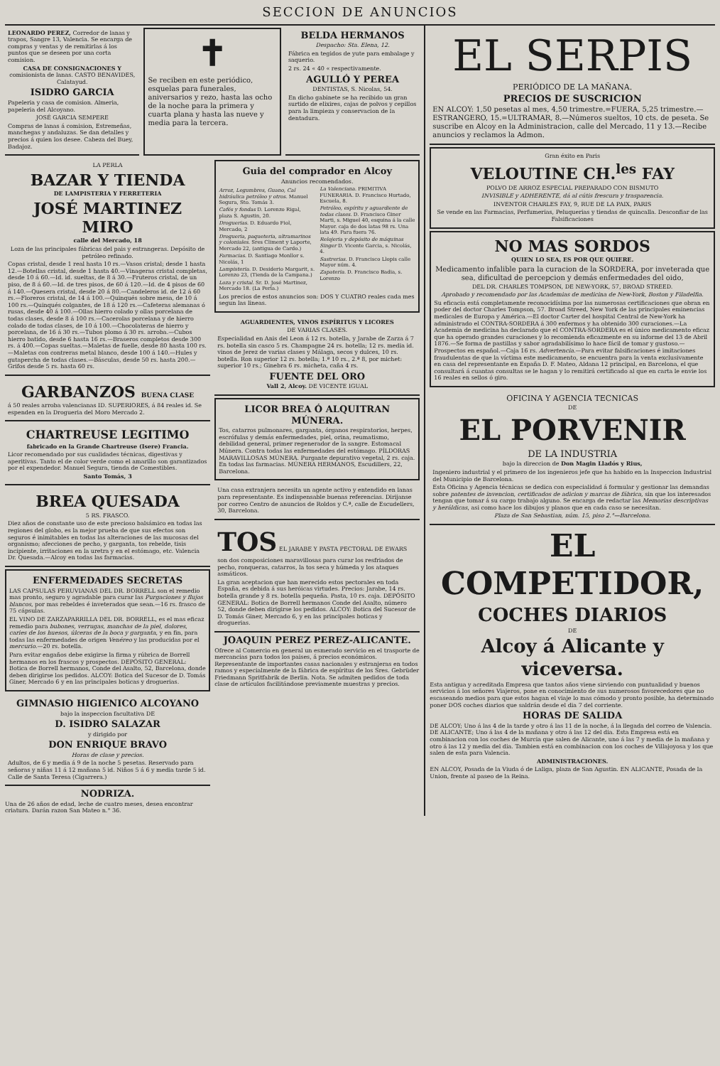SECCION DE ANUNCIOS
LEONARDO PEREZ, Corredor de lanas y trapos, Sangre 13, Valencia. Se encarga de compras y ventas y de remitirlas á los puntos que se deseen por una corta comision.
CASA DE CONSIGNACIONES Y comisionista de lanas. CASTO BENAVIDES, Calatayud.
ISIDRO GARCIA
Papeleria y casa de comision. Almeria, papeleria del Alcoyano.
JOSÉ GARCIA SEMPERE
Compras de lanas á comision, Estremeñas, manchegas y andaluzas. Se dan detalles y precios á quien los desee. Cabeza del Buey, Badajoz.
✝
Se reciben en este periódico, esquelas para funerales, aniversarios y rezo, hasta las ocho de la noche para la primera y cuarta plana y hasta las nueve y media para la tercera.
BELDA HERMANOS
Despacho: Sta. Elena, 12.
Fábrica en tegidos de yute para embalage y saquerio.
2 rs. 24 « 40 « respectivamente.
AGULLÓ Y PEREA
DENTISTAS, S. Nicolas, 54.
En dicho gabinete se ha recibido un gran surtido de elixires, cajas de polvos y cepillos para la limpieza y conservacion de la dentadura.
LA PERLA
BAZAR Y TIENDA
DE LAMPISTERIA Y FERRETERIA
JOSÉ MARTINEZ MIRO
calle del Mercado, 18
Loza de las principales fábricas del pais y estrangeras. Depósito de petróleo refinado.
Copas cristal, desde 1 real hasta 10 rs.—Vasos cristal; desde 1 hasta 12.—Botellas cristal, desde 1 hasta 40.—Vinageras cristal completas, desde 10 á 60.—Id. id. sueltas, de 8 á 30.—Fruteros cristal, de un piso, de 8 á 60.—Id. de tres pisos, de 60 á 120.—Id. de 4 pisos de 60 á 140.—Quesera cristal, desde 20 á 80.—Candeleros id. de 12 á 60 rs.—Floreros cristal, de 14 á 100.—Quinqués sobre mesa, de 10 á 100 rs.—Quinqués colgantes, de 18 á 120 rs.—Cafeteras alemanas ó rusas, desde 40 á 100.—Ollas hierro colado y ollas porcelana de todas clases, desde 8 á 100 rs.—Cacerolas porcelana y de hierro colado de todas clases, de 10 á 100.—Chocolateras de hierro y porcelana, de 16 á 30 rs.—Tubos plomo á 30 rs. arroba.—Cubos hierro batido, desde 6 hasta 16 rs.—Braseros completos desde 300 rs. á 400.—Copas sueltas.—Maletas de fuelle, desde 80 hasta 100 rs.—Maletas con contreras metal blanco, desde 100 á 140.—Hules y gutapercha de todas clases.—Básculas, desde 50 rs. hasta 200.—Grifos desde 5 rs. hasta 60 rs.
GARBANZOS BUENA CLASE
á 50 reales arroba valencianas ID. SUPERIORES, á 84 reales id. Se espenden en la Drogueria del Moro Mercado 2.
CHARTREUSE LEGITIMO
fabricado en la Grande Chartreuse (Isere) Francia.
Licor recomendado por sus cualidades técnicas, digestivas y aperitivas. Tanto el de color verde como el amarillo son garantizados por el expendedor. Manuel Segura, tienda de Comestibles.
Santo Tomás, 3
BREA QUESADA
5 RS. FRASCO.
Diez años de constante uso de este precioso balsámico en todas las regiones del globo, es la mejor prueba de que sus efectos son seguros é inimitables en todas las alteraciones de las mucosas del organismo; afecciones de pecho, y garganta, tos rebelde, tisis incipiente, irritaciones en la uretra y en el estómago, etc. Valencia Dr. Quesada.—Alcoy en todas las farmacias.
ENFERMEDADES SECRETAS
LAS CAPSULAS PERUVIANAS DEL DR. BORRELL son el remedio mas pronto, seguro y agradable para curar las Purgaciones y flujos blancos, por mas rebeldes é inveterados que sean.—16 rs. frasco de 75 cápsulas.
EL VINO DE ZARZAPARRILLA DEL DR. BORRELL, es el mas eficaz remedio para bubones, verrugas, manchas de la piel, dolores, caries de los huesos, úlceras de la boca y garganta, y en fin, para todas las enfermedades de origen Venéreo y las producidas por el mercurio.—20 rs. botella.
Para evitar engaños debe exigirse la firma y rúbrica de Borrell hermanos en los frascos y prospectos. DEPÓSITO GENERAL: Botica de Borrell hermanos, Conde del Asalto, 52, Barcelona, donde deben dirigirse los pedidos. ALCOY: Botica del Sucesor de D. Tomás Giner, Mercado 6 y en las principales boticas y droguerias.
GIMNASIO HIGIENICO ALCOYANO
bajo la inspeccion facultativa DE
D. ISIDRO SALAZAR
y dirigido por
DON ENRIQUE BRAVO
Horas de clase y precios.
Adultos, de 6 y media á 9 de la noche 5 pesetas. Reservado para señoras y niñas 11 á 12 mañana 5 id. Niños 5 á 6 y media tarde 5 id. Calle de Santa Teresa (Cigarrera.)
NODRIZA.
Una de 26 años de edad, leche de cuatro meses, desea encontrar criatura. Darán razon San Mateo n.° 36.
Guia del comprador en Alcoy
Anuncios recomendados.
Arroz, Legumbres, Guano, Cal hidráulica petróleo y otros. Manuel Segura, Sto. Tomás 3.
Cafés y fondas D. Lorenzo Rigal, plaza S. Agustin, 20.
Droguerias. D. Eduardo Fiol, Mercado, 2
Drogueria, paqueteria, ultramarinos y coloniales. Sres Climent y Laporte, Mercado 22, (antigua de Cardo.)
Farmacias. D. Santiago Monllor s. Nicolás, 1
Lampisteria. D. Desiderio Margarit, s. Lorenzo 23, (Tienda de la Campana.)
Loza y cristal. Sr. D. José Martinez, Mercado 18. (La Perla.)
La Valenciana. PRIMITIVA FUNERARIA. D. Francisco Hurtado, Escuela, 8.
Petróleo, espíritu y aguardiente de todas clases. D. Francisco Giner Marti, s. Miguel 40, esquina á la calle Mayor. caja de dos latas 98 rs. Una lata 49. Para fuera 76.
Relojeria y depósito de máquinas Singer D. Vicente Garcia, s. Nicolás, 4.
Sastrerias. D. Francisco Llopis calle Mayor núm. 4.
Zapateria. D. Francisco Badia, s. Lorenzo
Los precios de estos anuncios son: DOS Y CUATRO reales cada mes segun las lineas.
AGUARDIENTES, VINOS ESPÍRITUS Y LICORES
DE VARIAS CLASES.
Especialidad en Anis del Leon á 12 rs. botella, y Jarabe de Zarza á 7 rs. botella sin casco 5 rs. Champagne 24 rs. botella; 12 rs. media id. vinos de Jerez de varias clases y Málaga, secos y dulces, 10 rs. botella. Ron superior 12 rs. botella; 1.ª 10 rs., 2.ª 8, por michet: superior 10 rs.; Ginebra 6 rs. micheta, caña 4 rs.
FUENTE DEL ORO
Vall 2, Alcoy. DE VICENTE IGUAL
LICOR BREA Ó ALQUITRAN MÚNERA.
Tos, catarros pulmonares, garganta, órganos respiratorios, herpes, escrófulas y demás enfermedades, piel, orina, reumatismo, debilidad general, primer regenerador de la sangre. Estomacal Múnera. Contra todas las enfermedades del estómago. PÍLDORAS MARAVILLOSAS MÚNERA. Purgante depurativo vegetal, 2 rs. caja. En todas las farmacias. MÚNERA HERMANOS, Escudillers, 22, Barcelona.
Una casa extranjera necesita un agente activo y entendido en lanas para representante. Es indispensable buenas referencias. Dirijanse por correo Centro de anuncios de Roldos y C.ª, calle de Escudellers, 30, Barcelona.
TOS EL JARABE Y PASTA PECTORAL DE EWARS son dos composiciones maravillosas para curar los resfriados de pecho, ronqueras, catarros, la tos seca y húmeda y los ataques asmáticos.
La gran aceptacion que han merecido estos pectorales en toda España, es debida á sus heróicas virtudes. Precios: Jarabe, 14 rs. botella grande y 8 rs. botella pequeña. Pasta, 10 rs. caja. DEPÓSITO GENERAL: Botica de Borrell hermanos Conde del Asalto, número 52, donde deben dirigirse los pedidos. ALCOY: Botica del Sucesor de D. Tomás Giner, Mercado 6, y en las principales boticas y droguerias.
JOAQUIN PEREZ PEREZ-ALICANTE.
Ofrece al Comercio en general un esmerado servicio en el trasporte de mercancias para todos los paises, á precios económicos. Representante de importantes casas nacionales y estranjeras en todos ramos y especialmente de la fábrica de espíritus de los Sres. Gebrüder Friedmann Spritfabrik de Berlin. Nota. Se admiten pedidos de toda clase de artículos facilitándose previamente muestras y precios.
EL SERPIS
PERIÓDICO DE LA MAÑANA.
PRECIOS DE SUSCRICION
EN ALCOY: 1,50 pesetas al mes, 4,50 trimestre.=FUERA, 5,25 trimestre.—ESTRANGERO, 15.=ULTRAMAR, 8.—Números sueltos, 10 cts. de peseta. Se suscribe en Alcoy en la Administracion, calle del Mercado, 11 y 13.—Recibe anuncios y reclamos la Admon.
Gran éxito en Paris
VELOUTINE CH.<sup>les</sup> FAY
POLVO DE ARROZ ESPECIAL PREPARADO CON BISMUTO
INVISIBLE y ADHERENTE, dá al cútis frescura y trasparencia.
INVENTOR CHARLES FAY, 9, RUE DE LA PAIX, PARIS
Se vende en las Farmacias, Perfumerias, Peluquerias y tiendas de quincalla. Desconfiar de las Falsificaciones
NO MAS SORDOS
QUIEN LO SEA, ES POR QUE QUIERE.
Medicamento infalible para la curacion de la SORDERA, por inveterada que sea, dificultad de percepcion y demás enfermedades del oido,
DEL DR. CHARLES TOMPSON, DE NEW-YORK, 57, BROAD STREED.
Aprobado y recomendado por las Academias de medicina de New-York, Boston y Filadelfia.
Su eficacia está completamente reconocidísima por las numerosas certificaciones que obran en poder del doctor Charles Tompson, 57. Broad Streed, New York de las principales eminencias medicales de Europa y América.—El doctor Carter del hospital Central de New-York ha administrado el CONTRA-SORDERA á 300 enfermos y ha obtenido 300 curaciones.—La Academia de medicina ha declarado que el CONTRA-SORDERA es el único medicamento eficaz que ha operado grandes curaciones y lo recomienda eficazmente en su informe del 13 de Abril 1876.—Se forma de pastillas y sabor agradabilísimo lo hace fácil de tomar y gustoso.—Prospectos en español.—Caja 16 rs. Advertencia.—Para evitar falsificaciones é imitaciones fraudulentas de que la víctima este medicamento, se encuentra para la venta exclusivamente en casa del representante en España D. F. Mateo, Aldana 12 principal, en Barcelona, el que consultará á cuantas consultas se le hagan y lo remitirá certificado al que en carta le envie los 16 reales en sellos ó giro.
OFICINA Y AGENCIA TECNICAS
DE
EL PORVENIR
DE LA INDUSTRIA
bajo la direccion de Don Magin Lladós y Rius,
Ingeniero industrial y el primero de los ingenieros jefe que ha habido en la Inspeccion Industrial del Municipio de Barcelona.
Esta Oficina y Agencia técnicas se dedica con especialidad á formular y gestionar las demandas sobre patentes de invencion, certificados de adicion y marcas de fábrica, sin que los interesados tengan que tomar á su cargo trabajo alguno. Se encarga de redactar las Memorias descriptivas y heráldicas, asi como hace los dibujos y planos que en cada caso se necesitan.
Plaza de San Sebastian, núm. 15, piso 2.°—Barcelona.
EL COMPETIDOR,
COCHES DIARIOS
DE
Alcoy á Alicante y viceversa.
Esta antigua y acreditada Empresa que tantos años viene sirviendo con puntualidad y buenos servicios á los señores Viajeros, pone en conocimiento de sus numerosos favorecedores que no escaseando medios para que estos hagan el viaje lo mas cómodo y pronto posible, ha determinado poner DOS coches diarios que saldrán desde el dia 7 del corriente.
HORAS DE SALIDA
DE ALCOY; Uno á las 4 de la tarde y otro á las 11 de la noche, á la llegada del correo de Valencia. DE ALICANTE; Uno á las 4 de la mañana y otro á las 12 del dia. Esta Empresa está en combinacion con los coches de Murcia que salen de Alicante, uno á las 7 y media de la mañana y otro á las 12 y media del dia. Tambien está en combinacion con los coches de Villajoyosa y los que salen de esta para Valencia.
ADMINISTRACIONES.
EN ALCOY, Posada de la Viuda ó de Laliga, plaza de San Agustin. EN ALICANTE, Posada de la Union, frente al paseo de la Reina.